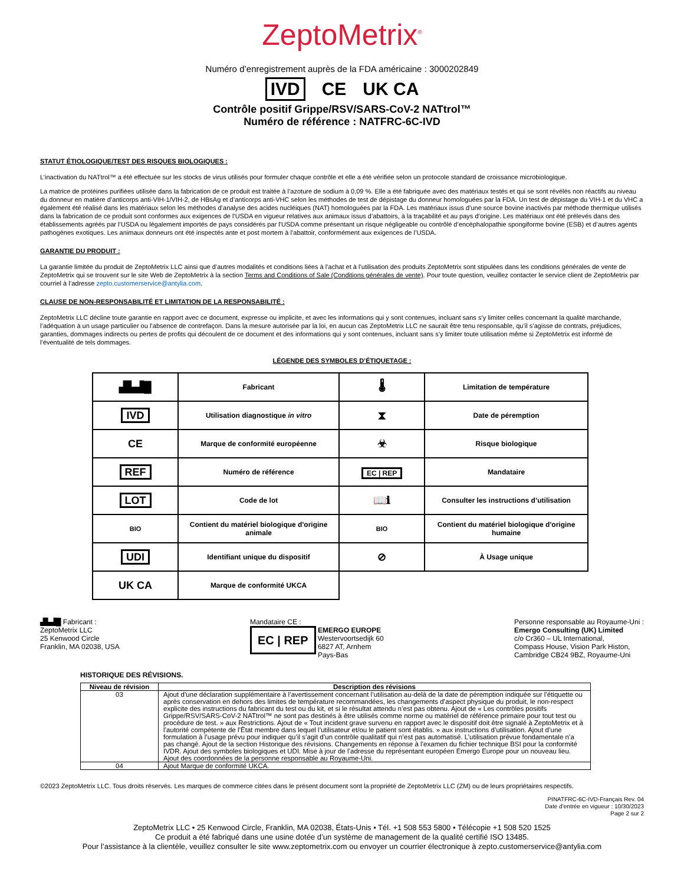ZeptoMetrix<sup>®</sup>
Numéro d’enregistrement auprès de la FDA américaine : 3000202849
IVD CE UK CA
Contrôle positif Grippe/RSV/SARS-CoV-2 NATtrol™
Numéro de référence : NATFRC-6C-IVD
STATUT ÉTIOLOGIQUE/TEST DES RISQUES BIOLOGIQUES :
L’inactivation du NATtrol™ a été effectuée sur les stocks de virus utilisés pour formuler chaque contrôle et elle a été vérifiée selon un protocole standard de croissance microbiologique.
La matrice de protéines purifiées utilisée dans la fabrication de ce produit est traitée à l’azoture de sodium à 0,09 %. Elle a été fabriquée avec des matériaux testés et qui se sont révélés non réactifs au niveau du donneur en matière d’anticorps anti-VIH-1/VIH-2, de HBsAg et d’anticorps anti-VHC selon les méthodes de test de dépistage du donneur homologuées par la FDA. Un test de dépistage du VIH-1 et du VHC a également été réalisé dans les matériaux selon les méthodes d’analyse des acides nucléiques (NAT) homologuées par la FDA. Les matériaux issus d’une source bovine inactivés par méthode thermique utilisés dans la fabrication de ce produit sont conformes aux exigences de l’USDA en vigueur relatives aux animaux issus d’abattoirs, à la traçabilité et au pays d’origine. Les matériaux ont été prélevés dans des établissements agréés par l’USDA ou légalement importés de pays considérés par l’USDA comme présentant un risque négligeable ou contrôlé d’encéphalopathie spongiforme bovine (ESB) et d’autres agents pathogènes exotiques. Les animaux donneurs ont été inspectés ante et post mortem à l’abattoir, conformément aux exigences de l’USDA.
GARANTIE DU PRODUIT :
La garantie limitée du produit de ZeptoMetrix LLC ainsi que d’autres modalités et conditions liées à l’achat et à l’utilisation des produits ZeptoMetrix sont stipulées dans les conditions générales de vente de ZeptoMetrix qui se trouvent sur le site Web de ZeptoMetrix à la section Terms and Conditions of Sale (Conditions générales de vente). Pour toute question, veuillez contacter le service client de ZeptoMetrix par courriel à l’adresse zepto.customerservice@antylia.com.
CLAUSE DE NON-RESPONSABILITÉ ET LIMITATION DE LA RESPONSABILITÉ :
ZeptoMetrix LLC décline toute garantie en rapport avec ce document, expresse ou implicite, et avec les informations qui y sont contenues, incluant sans s’y limiter celles concernant la qualité marchande, l’adéquation à un usage particulier ou l’absence de contrefaçon. Dans la mesure autorisée par la loi, en aucun cas ZeptoMetrix LLC ne saurait être tenu responsable, qu’il s’agisse de contrats, préjudices, garanties, dommages indirects ou pertes de profits qui découlent de ce document et des informations qui y sont contenues, incluant sans s’y limiter toute utilisation même si ZeptoMetrix est informé de l’éventualité de tels dommages.
LÉGENDE DES SYMBOLES D’ÉTIQUETAGE :
| ▟▙▟█ | Fabricant | 🌡 | Limitation de température |
| IVD | Utilisation diagnostique in vitro | ⧗ | Date de péremption |
| CE | Marque de conformité européenne | ☣ | Risque biologique |
| REF | Numéro de référence | EC / REP | Mandataire |
| LOT | Code de lot | 📖ℹ | Consulter les instructions d’utilisation |
| BIO | Contient du matériel biologique d'origine animale | BIO | Contient du matériel biologique d'origine humaine |
| UDI | Identifiant unique du dispositif | ⊘ | À Usage unique |
| UK CA | Marque de conformité UKCA | | |
▟▙▟█ Fabricant :
ZeptoMetrix LLC
25 Kenwood Circle
Franklin, MA 02038, USA
Mandataire CE :
EC | REP EMERGO EUROPE
Westervoortsedijk 60
6827 AT, Arnhem
Pays-Bas
Personne responsable au Royaume-Uni :
Emergo Consulting (UK) Limited
c/o Cr360 – UL International,
Compass House, Vision Park Histon,
Cambridge CB24 9BZ, Royaume-Uni
HISTORIQUE DES RÉVISIONS.
| Niveau de révision | Description des révisions |
| --- | --- |
| 03 | Ajout d’une déclaration supplémentaire à l’avertissement concernant l’utilisation au-delà de la date de péremption indiquée sur l’étiquette ou après conservation en dehors des limites de température recommandées, les changements d’aspect physique du produit, le non-respect explicite des instructions du fabricant du test ou du kit, et si le résultat attendu n’est pas obtenu. Ajout de « Les contrôles positifs Grippe/RSV/SARS-CoV-2 NATtrol™ ne sont pas destinés à être utilisés comme norme ou matériel de référence primaire pour tout test ou procédure de test. » aux Restrictions. Ajout de « Tout incident grave survenu en rapport avec le dispositif doit être signalé à ZeptoMetrix et à l’autorité compétente de l’État membre dans lequel l’utilisateur et/ou le patient sont établis. » aux instructions d’utilisation. Ajout d’une formulation à l’usage prévu pour indiquer qu’il s’agit d’un contrôle qualitatif qui n’est pas automatisé. L’utilisation prévue fondamentale n’a pas changé. Ajout de la section Historique des révisions. Changements en réponse à l’examen du fichier technique BSI pour la conformité IVDR. Ajout des symboles biologiques et UDI. Mise à jour de l’adresse du représentant européen Emergo Europe pour un nouveau lieu. Ajout des coordonnées de la personne responsable au Royaume-Uni. |
| 04 | Ajout Marque de conformité UKCA. |
©2023 ZeptoMetrix LLC. Tous droits réservés. Les marques de commerce citées dans le présent document sont la propriété de ZeptoMetrix LLC (ZM) ou de leurs propriétaires respectifs.
PINATFRC-6C-IVD-Français Rev. 04
Date d’entrée en vigueur : 10/30/2023
Page 2 sur 2
ZeptoMetrix LLC • 25 Kenwood Circle, Franklin, MA 02038, États-Unis • Tél. +1 508 553 5800 • Télécopie +1 508 520 1525
Ce produit a été fabriqué dans une usine dotée d’un système de management de la qualité certifié ISO 13485.
Pour l’assistance à la clientèle, veuillez consulter le site www.zeptometrix.com ou envoyer un courrier électronique à zepto.customerservice@antylia.com